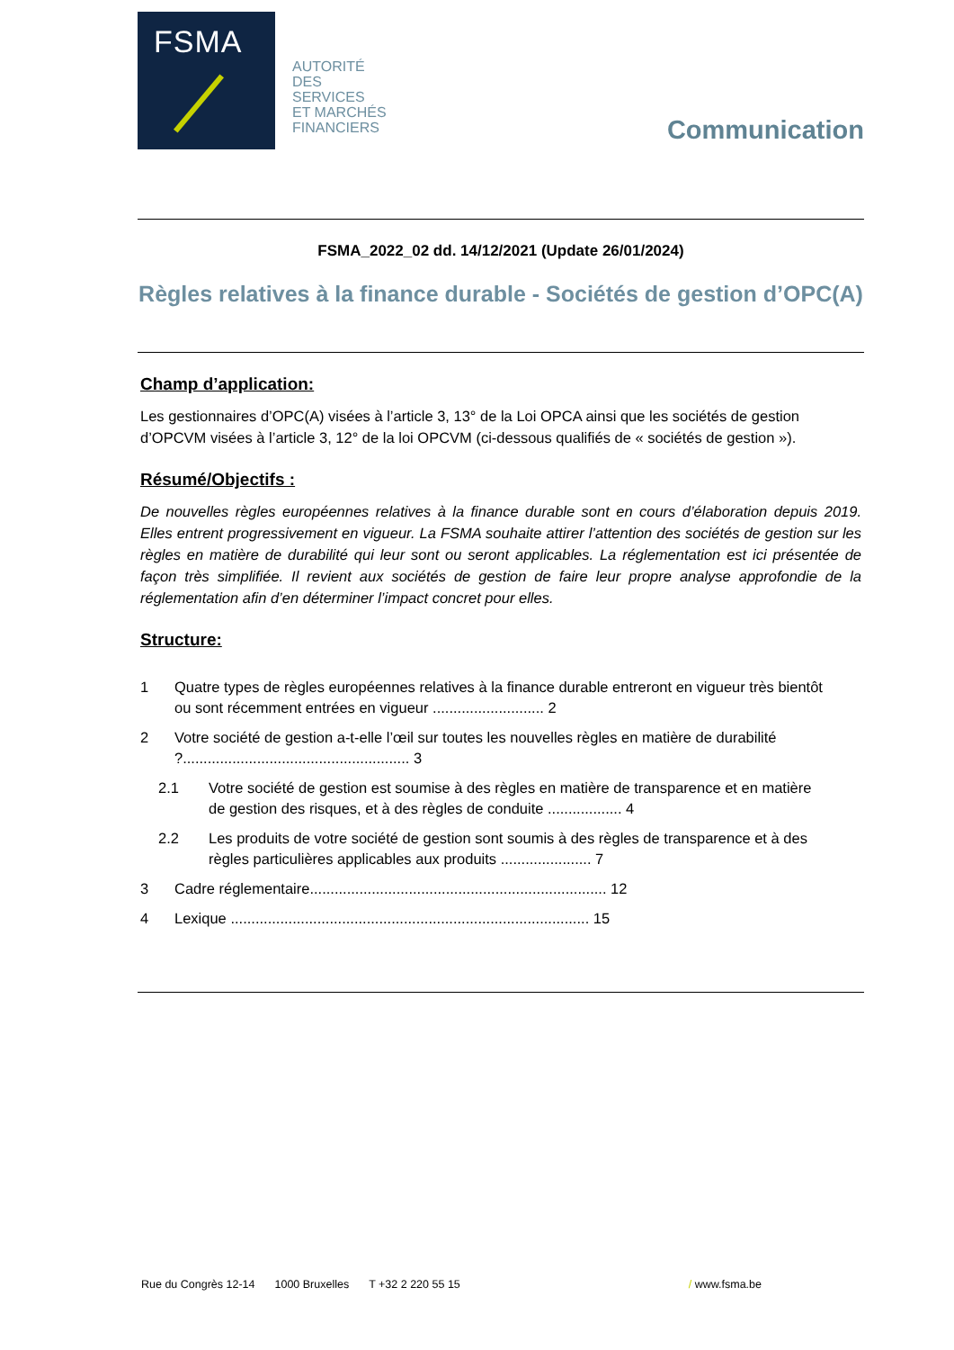FSMA
AUTORITÉ
DES
SERVICES
ET MARCHÉS
FINANCIERS
Communication
FSMA_2022_02 dd. 14/12/2021 (Update 26/01/2024)
Règles relatives à la finance durable - Sociétés de gestion d’OPC(A)
Champ d’application:
Les gestionnaires d’OPC(A) visées à l’article 3, 13° de la Loi OPCA ainsi que les sociétés de gestion d’OPCVM visées à l’article 3, 12° de la loi OPCVM (ci-dessous qualifiés de « sociétés de gestion »).
Résumé/Objectifs :
De nouvelles règles européennes relatives à la finance durable sont en cours d’élaboration depuis 2019. Elles entrent progressivement en vigueur. La FSMA souhaite attirer l’attention des sociétés de gestion sur les règles en matière de durabilité qui leur sont ou seront applicables. La réglementation est ici présentée de façon très simplifiée. Il revient aux sociétés de gestion de faire leur propre analyse approfondie de la réglementation afin d’en déterminer l’impact concret pour elles.
Structure:
1 Quatre types de règles européennes relatives à la finance durable entreront en vigueur très bientôt ou sont récemment entrées en vigueur ........................... 2
2 Votre société de gestion a-t-elle l’œil sur toutes les nouvelles règles en matière de durabilité ?....................................................... 3
2.1 Votre société de gestion est soumise à des règles en matière de transparence et en matière de gestion des risques, et à des règles de conduite .................. 4
2.2 Les produits de votre société de gestion sont soumis à des règles de transparence et à des règles particulières applicables aux produits ...................... 7
3 Cadre réglementaire........................................................................ 12
4 Lexique ....................................................................................... 15
Rue du Congrès 12-14 1000 Bruxelles T +32 2 220 55 15 / www.fsma.be